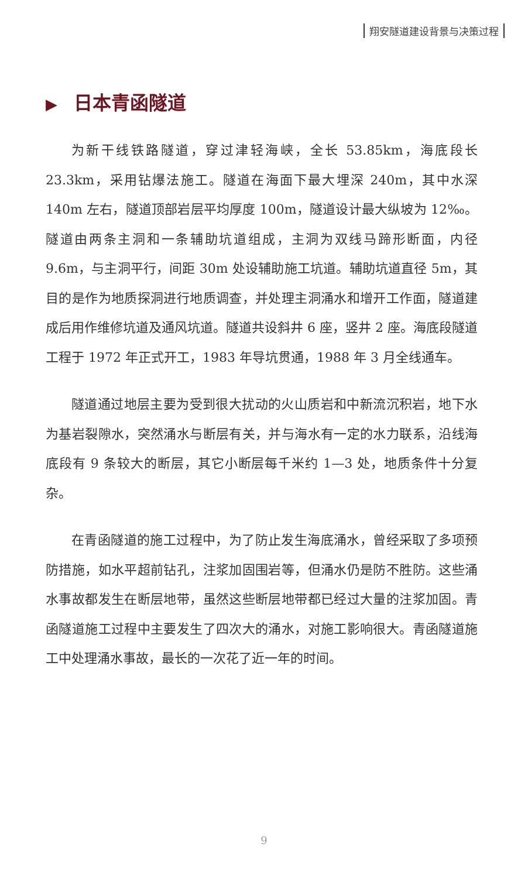翔安隧道建设背景与决策过程
▶ 日本青函隧道
为新干线铁路隧道，穿过津轻海峡，全长 53.85km，海底段长 23.3km，采用钻爆法施工。隧道在海面下最大埋深 240m，其中水深 140m 左右，隧道顶部岩层平均厚度 100m，隧道设计最大纵坡为 12‰。隧道由两条主洞和一条辅助坑道组成，主洞为双线马蹄形断面，内径 9.6m，与主洞平行，间距 30m 处设辅助施工坑道。辅助坑道直径 5m，其目的是作为地质探洞进行地质调查，并处理主洞涌水和增开工作面，隧道建成后用作维修坑道及通风坑道。隧道共设斜井 6 座，竖井 2 座。海底段隧道工程于 1972 年正式开工，1983 年导坑贯通，1988 年 3 月全线通车。
隧道通过地层主要为受到很大扰动的火山质岩和中新流沉积岩，地下水为基岩裂隙水，突然涌水与断层有关，并与海水有一定的水力联系，沿线海底段有 9 条较大的断层，其它小断层每千米约 1—3 处，地质条件十分复杂。
在青函隧道的施工过程中，为了防止发生海底涌水，曾经采取了多项预防措施，如水平超前钻孔，注浆加固围岩等，但涌水仍是防不胜防。这些涌水事故都发生在断层地带，虽然这些断层地带都已经过大量的注浆加固。青函隧道施工过程中主要发生了四次大的涌水，对施工影响很大。青函隧道施工中处理涌水事故，最长的一次花了近一年的时间。
9